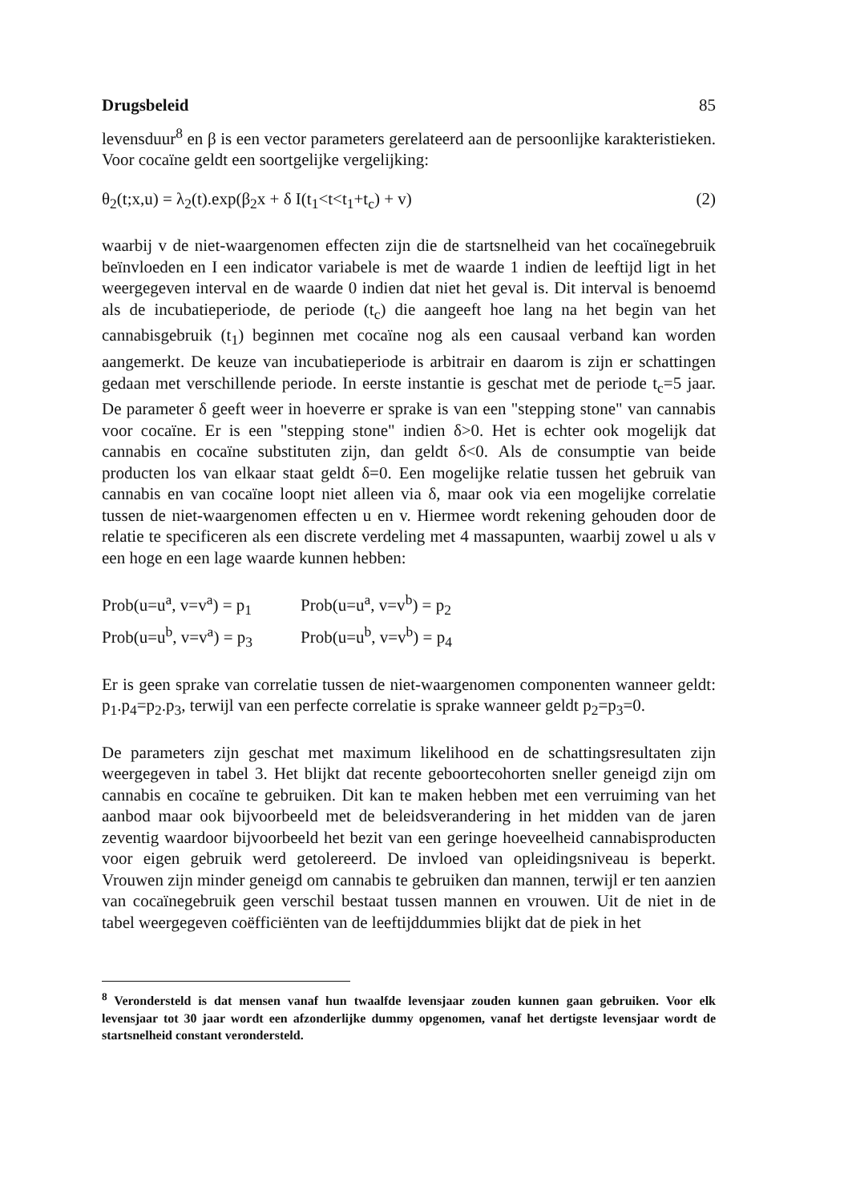Drugsbeleid 85
levensduur<sup>8</sup> en β is een vector parameters gerelateerd aan de persoonlijke karakteristieken. Voor cocaïne geldt een soortgelijke vergelijking:
θ<sub>2</sub>(t;x,u) = λ<sub>2</sub>(t).exp(β<sub>2</sub>x + δ I(t<sub>1</sub><t<t<sub>1</sub>+t<sub>c</sub>) + v) (2)
waarbij v de niet-waargenomen effecten zijn die de startsnelheid van het cocaïnegebruik beïnvloeden en I een indicator variabele is met de waarde 1 indien de leeftijd ligt in het weergegeven interval en de waarde 0 indien dat niet het geval is. Dit interval is benoemd als de incubatieperiode, de periode (t<sub>c</sub>) die aangeeft hoe lang na het begin van het cannabisgebruik (t<sub>1</sub>) beginnen met cocaïne nog als een causaal verband kan worden aangemerkt. De keuze van incubatieperiode is arbitrair en daarom is zijn er schattingen gedaan met verschillende periode. In eerste instantie is geschat met de periode t<sub>c</sub>=5 jaar. De parameter δ geeft weer in hoeverre er sprake is van een "stepping stone" van cannabis voor cocaïne. Er is een "stepping stone" indien δ>0. Het is echter ook mogelijk dat cannabis en cocaïne substituten zijn, dan geldt δ<0. Als de consumptie van beide producten los van elkaar staat geldt δ=0. Een mogelijke relatie tussen het gebruik van cannabis en van cocaïne loopt niet alleen via δ, maar ook via een mogelijke correlatie tussen de niet-waargenomen effecten u en v. Hiermee wordt rekening gehouden door de relatie te specificeren als een discrete verdeling met 4 massapunten, waarbij zowel u als v een hoge en een lage waarde kunnen hebben:
| Prob(u=u<sup>a</sup>, v=v<sup>a</sup>) = p<sub>1</sub> | Prob(u=u<sup>a</sup>, v=v<sup>b</sup>) = p<sub>2</sub> |
| Prob(u=u<sup>b</sup>, v=v<sup>a</sup>) = p<sub>3</sub> | Prob(u=u<sup>b</sup>, v=v<sup>b</sup>) = p<sub>4</sub> |
Er is geen sprake van correlatie tussen de niet-waargenomen componenten wanneer geldt: p<sub>1</sub>.p<sub>4</sub>=p<sub>2</sub>.p<sub>3</sub>, terwijl van een perfecte correlatie is sprake wanneer geldt p<sub>2</sub>=p<sub>3</sub>=0.
De parameters zijn geschat met maximum likelihood en de schattingsresultaten zijn weergegeven in tabel 3. Het blijkt dat recente geboortecohorten sneller geneigd zijn om cannabis en cocaïne te gebruiken. Dit kan te maken hebben met een verruiming van het aanbod maar ook bijvoorbeeld met de beleidsverandering in het midden van de jaren zeventig waardoor bijvoorbeeld het bezit van een geringe hoeveelheid cannabisproducten voor eigen gebruik werd getolereerd. De invloed van opleidingsniveau is beperkt. Vrouwen zijn minder geneigd om cannabis te gebruiken dan mannen, terwijl er ten aanzien van cocaïnegebruik geen verschil bestaat tussen mannen en vrouwen. Uit de niet in de tabel weergegeven coëfficiënten van de leeftijddummies blijkt dat de piek in het
<sup>8</sup> Verondersteld is dat mensen vanaf hun twaalfde levensjaar zouden kunnen gaan gebruiken. Voor elk levensjaar tot 30 jaar wordt een afzonderlijke dummy opgenomen, vanaf het dertigste levensjaar wordt de startsnelheid constant verondersteld.